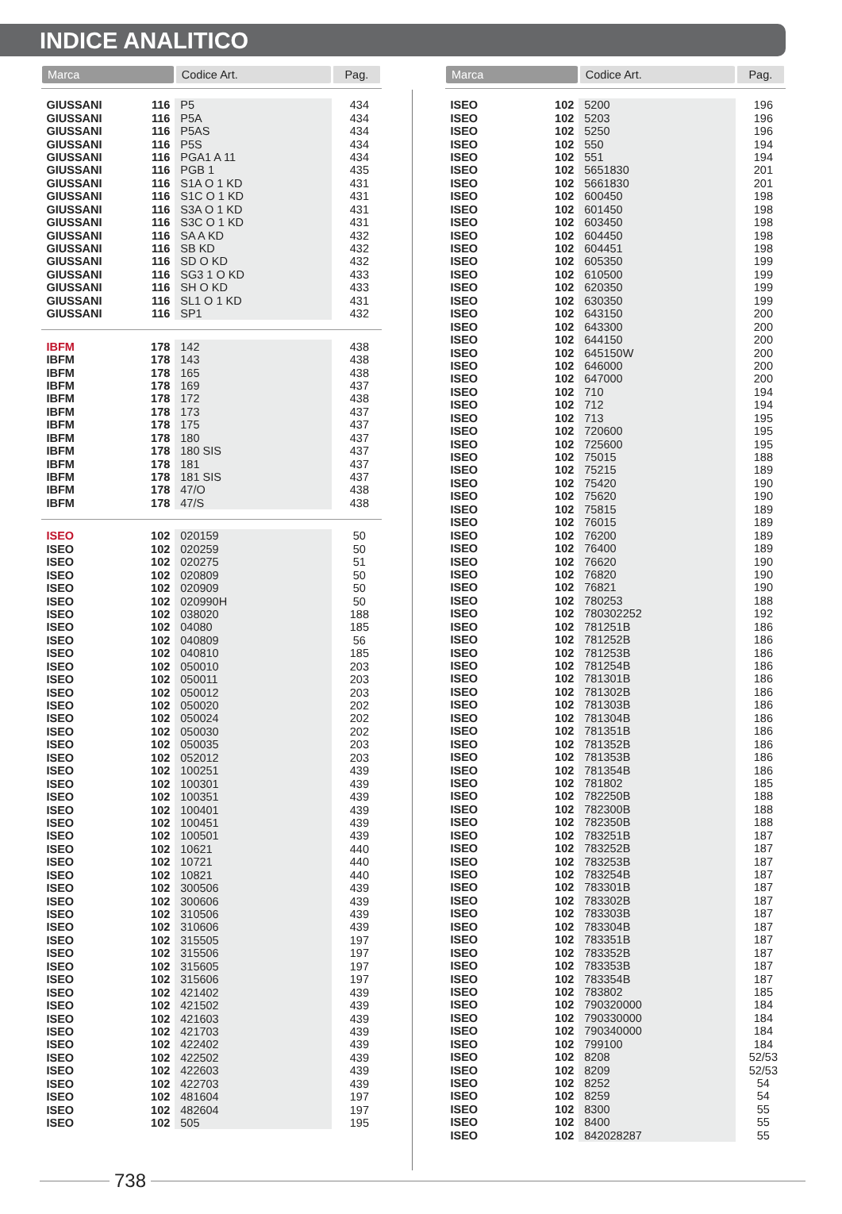INDICE ANALITICO
| Marca | | Codice Art. | Pag. |
| --- | --- | --- | --- |
| GIUSSANI | 116 | P5 | 434 |
| GIUSSANI | 116 | P5A | 434 |
| GIUSSANI | 116 | P5AS | 434 |
| GIUSSANI | 116 | P5S | 434 |
| GIUSSANI | 116 | PGA1 A 11 | 434 |
| GIUSSANI | 116 | PGB 1 | 435 |
| GIUSSANI | 116 | S1A O 1 KD | 431 |
| GIUSSANI | 116 | S1C O 1 KD | 431 |
| GIUSSANI | 116 | S3A O 1 KD | 431 |
| GIUSSANI | 116 | S3C O 1 KD | 431 |
| GIUSSANI | 116 | SA A KD | 432 |
| GIUSSANI | 116 | SB KD | 432 |
| GIUSSANI | 116 | SD O KD | 432 |
| GIUSSANI | 116 | SG3 1 O KD | 433 |
| GIUSSANI | 116 | SH O KD | 433 |
| GIUSSANI | 116 | SL1 O 1 KD | 431 |
| GIUSSANI | 116 | SP1 | 432 |
| IBFM | 178 | 142 | 438 |
| IBFM | 178 | 143 | 438 |
| IBFM | 178 | 165 | 438 |
| IBFM | 178 | 169 | 437 |
| IBFM | 178 | 172 | 438 |
| IBFM | 178 | 173 | 437 |
| IBFM | 178 | 175 | 437 |
| IBFM | 178 | 180 | 437 |
| IBFM | 178 | 180 SIS | 437 |
| IBFM | 178 | 181 | 437 |
| IBFM | 178 | 181 SIS | 437 |
| IBFM | 178 | 47/O | 438 |
| IBFM | 178 | 47/S | 438 |
| ISEO | 102 | 020159 | 50 |
| ISEO | 102 | 020259 | 50 |
| ISEO | 102 | 020275 | 51 |
| ISEO | 102 | 020809 | 50 |
| ISEO | 102 | 020909 | 50 |
| ISEO | 102 | 020990H | 50 |
| ISEO | 102 | 038020 | 188 |
| ISEO | 102 | 04080 | 185 |
| ISEO | 102 | 040809 | 56 |
| ISEO | 102 | 040810 | 185 |
| ISEO | 102 | 050010 | 203 |
| ISEO | 102 | 050011 | 203 |
| ISEO | 102 | 050012 | 203 |
| ISEO | 102 | 050020 | 202 |
| ISEO | 102 | 050024 | 202 |
| ISEO | 102 | 050030 | 202 |
| ISEO | 102 | 050035 | 203 |
| ISEO | 102 | 052012 | 203 |
| ISEO | 102 | 100251 | 439 |
| ISEO | 102 | 100301 | 439 |
| ISEO | 102 | 100351 | 439 |
| ISEO | 102 | 100401 | 439 |
| ISEO | 102 | 100451 | 439 |
| ISEO | 102 | 100501 | 439 |
| ISEO | 102 | 10621 | 440 |
| ISEO | 102 | 10721 | 440 |
| ISEO | 102 | 10821 | 440 |
| ISEO | 102 | 300506 | 439 |
| ISEO | 102 | 300606 | 439 |
| ISEO | 102 | 310506 | 439 |
| ISEO | 102 | 310606 | 439 |
| ISEO | 102 | 315505 | 197 |
| ISEO | 102 | 315506 | 197 |
| ISEO | 102 | 315605 | 197 |
| ISEO | 102 | 315606 | 197 |
| ISEO | 102 | 421402 | 439 |
| ISEO | 102 | 421502 | 439 |
| ISEO | 102 | 421603 | 439 |
| ISEO | 102 | 421703 | 439 |
| ISEO | 102 | 422402 | 439 |
| ISEO | 102 | 422502 | 439 |
| ISEO | 102 | 422603 | 439 |
| ISEO | 102 | 422703 | 439 |
| ISEO | 102 | 481604 | 197 |
| ISEO | 102 | 482604 | 197 |
| ISEO | 102 | 505 | 195 |
| Marca | | Codice Art. | Pag. |
| --- | --- | --- | --- |
| ISEO | 102 | 5200 | 196 |
| ISEO | 102 | 5203 | 196 |
| ISEO | 102 | 5250 | 196 |
| ISEO | 102 | 550 | 194 |
| ISEO | 102 | 551 | 194 |
| ISEO | 102 | 5651830 | 201 |
| ISEO | 102 | 5661830 | 201 |
| ISEO | 102 | 600450 | 198 |
| ISEO | 102 | 601450 | 198 |
| ISEO | 102 | 603450 | 198 |
| ISEO | 102 | 604450 | 198 |
| ISEO | 102 | 604451 | 198 |
| ISEO | 102 | 605350 | 199 |
| ISEO | 102 | 610500 | 199 |
| ISEO | 102 | 620350 | 199 |
| ISEO | 102 | 630350 | 199 |
| ISEO | 102 | 643150 | 200 |
| ISEO | 102 | 643300 | 200 |
| ISEO | 102 | 644150 | 200 |
| ISEO | 102 | 645150W | 200 |
| ISEO | 102 | 646000 | 200 |
| ISEO | 102 | 647000 | 200 |
| ISEO | 102 | 710 | 194 |
| ISEO | 102 | 712 | 194 |
| ISEO | 102 | 713 | 195 |
| ISEO | 102 | 720600 | 195 |
| ISEO | 102 | 725600 | 195 |
| ISEO | 102 | 75015 | 188 |
| ISEO | 102 | 75215 | 189 |
| ISEO | 102 | 75420 | 190 |
| ISEO | 102 | 75620 | 190 |
| ISEO | 102 | 75815 | 189 |
| ISEO | 102 | 76015 | 189 |
| ISEO | 102 | 76200 | 189 |
| ISEO | 102 | 76400 | 189 |
| ISEO | 102 | 76620 | 190 |
| ISEO | 102 | 76820 | 190 |
| ISEO | 102 | 76821 | 190 |
| ISEO | 102 | 780253 | 188 |
| ISEO | 102 | 780302252 | 192 |
| ISEO | 102 | 781251B | 186 |
| ISEO | 102 | 781252B | 186 |
| ISEO | 102 | 781253B | 186 |
| ISEO | 102 | 781254B | 186 |
| ISEO | 102 | 781301B | 186 |
| ISEO | 102 | 781302B | 186 |
| ISEO | 102 | 781303B | 186 |
| ISEO | 102 | 781304B | 186 |
| ISEO | 102 | 781351B | 186 |
| ISEO | 102 | 781352B | 186 |
| ISEO | 102 | 781353B | 186 |
| ISEO | 102 | 781354B | 186 |
| ISEO | 102 | 781802 | 185 |
| ISEO | 102 | 782250B | 188 |
| ISEO | 102 | 782300B | 188 |
| ISEO | 102 | 782350B | 188 |
| ISEO | 102 | 783251B | 187 |
| ISEO | 102 | 783252B | 187 |
| ISEO | 102 | 783253B | 187 |
| ISEO | 102 | 783254B | 187 |
| ISEO | 102 | 783301B | 187 |
| ISEO | 102 | 783302B | 187 |
| ISEO | 102 | 783303B | 187 |
| ISEO | 102 | 783304B | 187 |
| ISEO | 102 | 783351B | 187 |
| ISEO | 102 | 783352B | 187 |
| ISEO | 102 | 783353B | 187 |
| ISEO | 102 | 783354B | 187 |
| ISEO | 102 | 783802 | 185 |
| ISEO | 102 | 790320000 | 184 |
| ISEO | 102 | 790330000 | 184 |
| ISEO | 102 | 790340000 | 184 |
| ISEO | 102 | 799100 | 184 |
| ISEO | 102 | 8208 | 52/53 |
| ISEO | 102 | 8209 | 52/53 |
| ISEO | 102 | 8252 | 54 |
| ISEO | 102 | 8259 | 54 |
| ISEO | 102 | 8300 | 55 |
| ISEO | 102 | 8400 | 55 |
| ISEO | 102 | 842028287 | 55 |
738